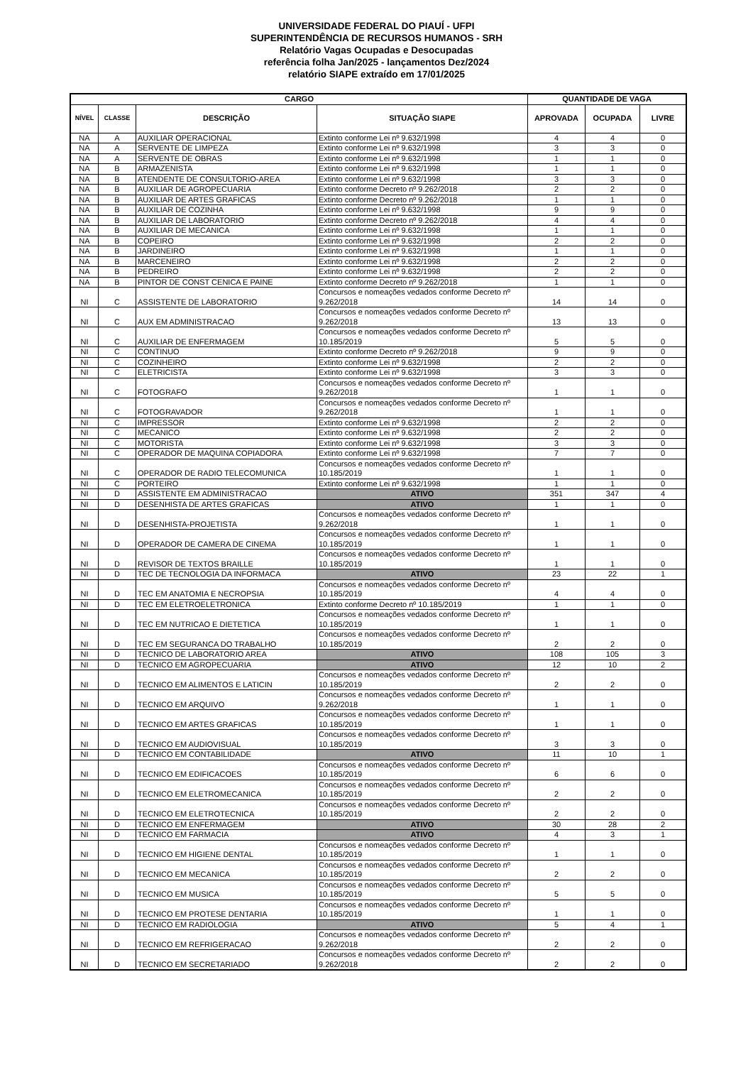UNIVERSIDADE FEDERAL DO PIAUÍ - UFPI
SUPERINTENDÊNCIA DE RECURSOS HUMANOS - SRH
Relatório Vagas Ocupadas e Desocupadas
referência folha Jan/2025 - lançamentos Dez/2024
relatório SIAPE extraído em 17/01/2025
| CARGO | | | | QUANTIDADE DE VAGA | | |
| --- | --- | --- | --- | --- | --- | --- |
| NÍVEL | CLASSE | DESCRIÇÃO | SITUAÇÃO SIAPE | APROVADA | OCUPADA | LIVRE |
| NA | A | AUXILIAR OPERACIONAL | Extinto conforme Lei nº 9.632/1998 | 4 | 4 | 0 |
| NA | A | SERVENTE DE LIMPEZA | Extinto conforme Lei nº 9.632/1998 | 3 | 3 | 0 |
| NA | A | SERVENTE DE OBRAS | Extinto conforme Lei nº 9.632/1998 | 1 | 1 | 0 |
| NA | B | ARMAZENISTA | Extinto conforme Lei nº 9.632/1998 | 1 | 1 | 0 |
| NA | B | ATENDENTE DE CONSULTORIO-AREA | Extinto conforme Lei nº 9.632/1998 | 3 | 3 | 0 |
| NA | B | AUXILIAR DE AGROPECUARIA | Extinto conforme Decreto nº 9.262/2018 | 2 | 2 | 0 |
| NA | B | AUXILIAR DE ARTES GRAFICAS | Extinto conforme Decreto nº 9.262/2018 | 1 | 1 | 0 |
| NA | B | AUXILIAR DE COZINHA | Extinto conforme Lei nº 9.632/1998 | 9 | 9 | 0 |
| NA | B | AUXILIAR DE LABORATORIO | Extinto conforme Decreto nº 9.262/2018 | 4 | 4 | 0 |
| NA | B | AUXILIAR DE MECANICA | Extinto conforme Lei nº 9.632/1998 | 1 | 1 | 0 |
| NA | B | COPEIRO | Extinto conforme Lei nº 9.632/1998 | 2 | 2 | 0 |
| NA | B | JARDINEIRO | Extinto conforme Lei nº 9.632/1998 | 1 | 1 | 0 |
| NA | B | MARCENEIRO | Extinto conforme Lei nº 9.632/1998 | 2 | 2 | 0 |
| NA | B | PEDREIRO | Extinto conforme Lei nº 9.632/1998 | 2 | 2 | 0 |
| NA | B | PINTOR DE CONST CENICA E PAINE | Extinto conforme Decreto nº 9.262/2018 | 1 | 1 | 0 |
| NI | C | ASSISTENTE DE LABORATORIO | Concursos e nomeações vedados conforme Decreto nº 9.262/2018 | 14 | 14 | 0 |
| NI | C | AUX EM ADMINISTRACAO | Concursos e nomeações vedados conforme Decreto nº 9.262/2018 | 13 | 13 | 0 |
| NI | C | AUXILIAR DE ENFERMAGEM | Concursos e nomeações vedados conforme Decreto nº 10.185/2019 | 5 | 5 | 0 |
| NI | C | CONTINUO | Extinto conforme Decreto nº 9.262/2018 | 9 | 9 | 0 |
| NI | C | COZINHEIRO | Extinto conforme Lei nº 9.632/1998 | 2 | 2 | 0 |
| NI | C | ELETRICISTA | Extinto conforme Lei nº 9.632/1998 | 3 | 3 | 0 |
| NI | C | FOTOGRAFO | Concursos e nomeações vedados conforme Decreto nº 9.262/2018 | 1 | 1 | 0 |
| NI | C | FOTOGRAVADOR | Concursos e nomeações vedados conforme Decreto nº 9.262/2018 | 1 | 1 | 0 |
| NI | C | IMPRESSOR | Extinto conforme Lei nº 9.632/1998 | 2 | 2 | 0 |
| NI | C | MECANICO | Extinto conforme Lei nº 9.632/1998 | 2 | 2 | 0 |
| NI | C | MOTORISTA | Extinto conforme Lei nº 9.632/1998 | 3 | 3 | 0 |
| NI | C | OPERADOR DE MAQUINA COPIADORA | Extinto conforme Lei nº 9.632/1998 | 7 | 7 | 0 |
| NI | C | OPERADOR DE RADIO TELECOMUNICA | Concursos e nomeações vedados conforme Decreto nº 10.185/2019 | 1 | 1 | 0 |
| NI | C | PORTEIRO | Extinto conforme Lei nº 9.632/1998 | 1 | 1 | 0 |
| NI | D | ASSISTENTE EM ADMINISTRACAO | ATIVO | 351 | 347 | 4 |
| NI | D | DESENHISTA DE ARTES GRAFICAS | ATIVO | 1 | 1 | 0 |
| NI | D | DESENHISTA-PROJETISTA | Concursos e nomeações vedados conforme Decreto nº 9.262/2018 | 1 | 1 | 0 |
| NI | D | OPERADOR DE CAMERA DE CINEMA | Concursos e nomeações vedados conforme Decreto nº 10.185/2019 | 1 | 1 | 0 |
| NI | D | REVISOR DE TEXTOS BRAILLE | Concursos e nomeações vedados conforme Decreto nº 10.185/2019 | 1 | 1 | 0 |
| NI | D | TEC DE TECNOLOGIA DA INFORMACA | ATIVO | 23 | 22 | 1 |
| NI | D | TEC EM ANATOMIA E NECROPSIA | Concursos e nomeações vedados conforme Decreto nº 10.185/2019 | 4 | 4 | 0 |
| NI | D | TEC EM ELETROELETRONICA | Extinto conforme Decreto nº 10.185/2019 | 1 | 1 | 0 |
| NI | D | TEC EM NUTRICAO E DIETETICA | Concursos e nomeações vedados conforme Decreto nº 10.185/2019 | 1 | 1 | 0 |
| NI | D | TEC EM SEGURANCA DO TRABALHO | Concursos e nomeações vedados conforme Decreto nº 10.185/2019 | 2 | 2 | 0 |
| NI | D | TECNICO DE LABORATORIO AREA | ATIVO | 108 | 105 | 3 |
| NI | D | TECNICO EM AGROPECUARIA | ATIVO | 12 | 10 | 2 |
| NI | D | TECNICO EM ALIMENTOS E LATICIN | Concursos e nomeações vedados conforme Decreto nº 10.185/2019 | 2 | 2 | 0 |
| NI | D | TECNICO EM ARQUIVO | Concursos e nomeações vedados conforme Decreto nº 9.262/2018 | 1 | 1 | 0 |
| NI | D | TECNICO EM ARTES GRAFICAS | Concursos e nomeações vedados conforme Decreto nº 10.185/2019 | 1 | 1 | 0 |
| NI | D | TECNICO EM AUDIOVISUAL | Concursos e nomeações vedados conforme Decreto nº 10.185/2019 | 3 | 3 | 0 |
| NI | D | TECNICO EM CONTABILIDADE | ATIVO | 11 | 10 | 1 |
| NI | D | TECNICO EM EDIFICACOES | Concursos e nomeações vedados conforme Decreto nº 10.185/2019 | 6 | 6 | 0 |
| NI | D | TECNICO EM ELETROMECANICA | Concursos e nomeações vedados conforme Decreto nº 10.185/2019 | 2 | 2 | 0 |
| NI | D | TECNICO EM ELETROTECNICA | Concursos e nomeações vedados conforme Decreto nº 10.185/2019 | 2 | 2 | 0 |
| NI | D | TECNICO EM ENFERMAGEM | ATIVO | 30 | 28 | 2 |
| NI | D | TECNICO EM FARMACIA | ATIVO | 4 | 3 | 1 |
| NI | D | TECNICO EM HIGIENE DENTAL | Concursos e nomeações vedados conforme Decreto nº 10.185/2019 | 1 | 1 | 0 |
| NI | D | TECNICO EM MECANICA | Concursos e nomeações vedados conforme Decreto nº 10.185/2019 | 2 | 2 | 0 |
| NI | D | TECNICO EM MUSICA | Concursos e nomeações vedados conforme Decreto nº 10.185/2019 | 5 | 5 | 0 |
| NI | D | TECNICO EM PROTESE DENTARIA | Concursos e nomeações vedados conforme Decreto nº 10.185/2019 | 1 | 1 | 0 |
| NI | D | TECNICO EM RADIOLOGIA | ATIVO | 5 | 4 | 1 |
| NI | D | TECNICO EM REFRIGERACAO | Concursos e nomeações vedados conforme Decreto nº 9.262/2018 | 2 | 2 | 0 |
| NI | D | TECNICO EM SECRETARIADO | Concursos e nomeações vedados conforme Decreto nº 9.262/2018 | 2 | 2 | 0 |